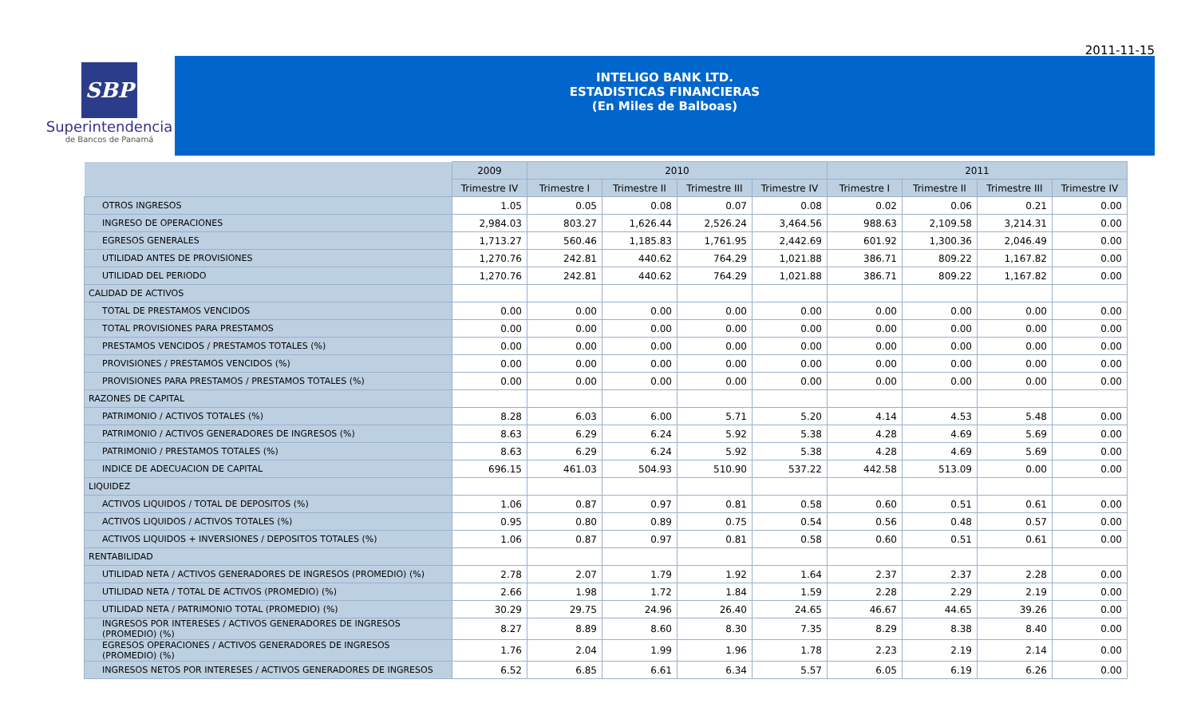2011-11-15
SBP
Superintendencia
de Bancos de Panamá
INTELIGO BANK LTD.
ESTADISTICAS FINANCIERAS
(En Miles de Balboas)
| | 2009 | 2010 | | | | 2011 | | | |
| --- | --- | --- | --- | --- | --- | --- | --- | --- | --- |
| | Trimestre IV | Trimestre I | Trimestre II | Trimestre III | Trimestre IV | Trimestre I | Trimestre II | Trimestre III | Trimestre IV |
| OTROS INGRESOS | 1.05 | 0.05 | 0.08 | 0.07 | 0.08 | 0.02 | 0.06 | 0.21 | 0.00 |
| INGRESO DE OPERACIONES | 2,984.03 | 803.27 | 1,626.44 | 2,526.24 | 3,464.56 | 988.63 | 2,109.58 | 3,214.31 | 0.00 |
| EGRESOS GENERALES | 1,713.27 | 560.46 | 1,185.83 | 1,761.95 | 2,442.69 | 601.92 | 1,300.36 | 2,046.49 | 0.00 |
| UTILIDAD ANTES DE PROVISIONES | 1,270.76 | 242.81 | 440.62 | 764.29 | 1,021.88 | 386.71 | 809.22 | 1,167.82 | 0.00 |
| UTILIDAD DEL PERIODO | 1,270.76 | 242.81 | 440.62 | 764.29 | 1,021.88 | 386.71 | 809.22 | 1,167.82 | 0.00 |
| CALIDAD DE ACTIVOS | | | | | | | | | |
| TOTAL DE PRESTAMOS VENCIDOS | 0.00 | 0.00 | 0.00 | 0.00 | 0.00 | 0.00 | 0.00 | 0.00 | 0.00 |
| TOTAL PROVISIONES PARA PRESTAMOS | 0.00 | 0.00 | 0.00 | 0.00 | 0.00 | 0.00 | 0.00 | 0.00 | 0.00 |
| PRESTAMOS VENCIDOS / PRESTAMOS TOTALES (%) | 0.00 | 0.00 | 0.00 | 0.00 | 0.00 | 0.00 | 0.00 | 0.00 | 0.00 |
| PROVISIONES / PRESTAMOS VENCIDOS (%) | 0.00 | 0.00 | 0.00 | 0.00 | 0.00 | 0.00 | 0.00 | 0.00 | 0.00 |
| PROVISIONES PARA PRESTAMOS / PRESTAMOS TOTALES (%) | 0.00 | 0.00 | 0.00 | 0.00 | 0.00 | 0.00 | 0.00 | 0.00 | 0.00 |
| RAZONES DE CAPITAL | | | | | | | | | |
| PATRIMONIO / ACTIVOS TOTALES (%) | 8.28 | 6.03 | 6.00 | 5.71 | 5.20 | 4.14 | 4.53 | 5.48 | 0.00 |
| PATRIMONIO / ACTIVOS GENERADORES DE INGRESOS (%) | 8.63 | 6.29 | 6.24 | 5.92 | 5.38 | 4.28 | 4.69 | 5.69 | 0.00 |
| PATRIMONIO / PRESTAMOS TOTALES (%) | 8.63 | 6.29 | 6.24 | 5.92 | 5.38 | 4.28 | 4.69 | 5.69 | 0.00 |
| INDICE DE ADECUACION DE CAPITAL | 696.15 | 461.03 | 504.93 | 510.90 | 537.22 | 442.58 | 513.09 | 0.00 | 0.00 |
| LIQUIDEZ | | | | | | | | | |
| ACTIVOS LIQUIDOS / TOTAL DE DEPOSITOS (%) | 1.06 | 0.87 | 0.97 | 0.81 | 0.58 | 0.60 | 0.51 | 0.61 | 0.00 |
| ACTIVOS LIQUIDOS / ACTIVOS TOTALES (%) | 0.95 | 0.80 | 0.89 | 0.75 | 0.54 | 0.56 | 0.48 | 0.57 | 0.00 |
| ACTIVOS LIQUIDOS + INVERSIONES / DEPOSITOS TOTALES (%) | 1.06 | 0.87 | 0.97 | 0.81 | 0.58 | 0.60 | 0.51 | 0.61 | 0.00 |
| RENTABILIDAD | | | | | | | | | |
| UTILIDAD NETA / ACTIVOS GENERADORES DE INGRESOS (PROMEDIO) (%) | 2.78 | 2.07 | 1.79 | 1.92 | 1.64 | 2.37 | 2.37 | 2.28 | 0.00 |
| UTILIDAD NETA / TOTAL DE ACTIVOS (PROMEDIO) (%) | 2.66 | 1.98 | 1.72 | 1.84 | 1.59 | 2.28 | 2.29 | 2.19 | 0.00 |
| UTILIDAD NETA / PATRIMONIO TOTAL (PROMEDIO) (%) | 30.29 | 29.75 | 24.96 | 26.40 | 24.65 | 46.67 | 44.65 | 39.26 | 0.00 |
| INGRESOS POR INTERESES / ACTIVOS GENERADORES DE INGRESOS (PROMEDIO) (%) | 8.27 | 8.89 | 8.60 | 8.30 | 7.35 | 8.29 | 8.38 | 8.40 | 0.00 |
| EGRESOS OPERACIONES / ACTIVOS GENERADORES DE INGRESOS (PROMEDIO) (%) | 1.76 | 2.04 | 1.99 | 1.96 | 1.78 | 2.23 | 2.19 | 2.14 | 0.00 |
| INGRESOS NETOS POR INTERESES / ACTIVOS GENERADORES DE INGRESOS | 6.52 | 6.85 | 6.61 | 6.34 | 5.57 | 6.05 | 6.19 | 6.26 | 0.00 |